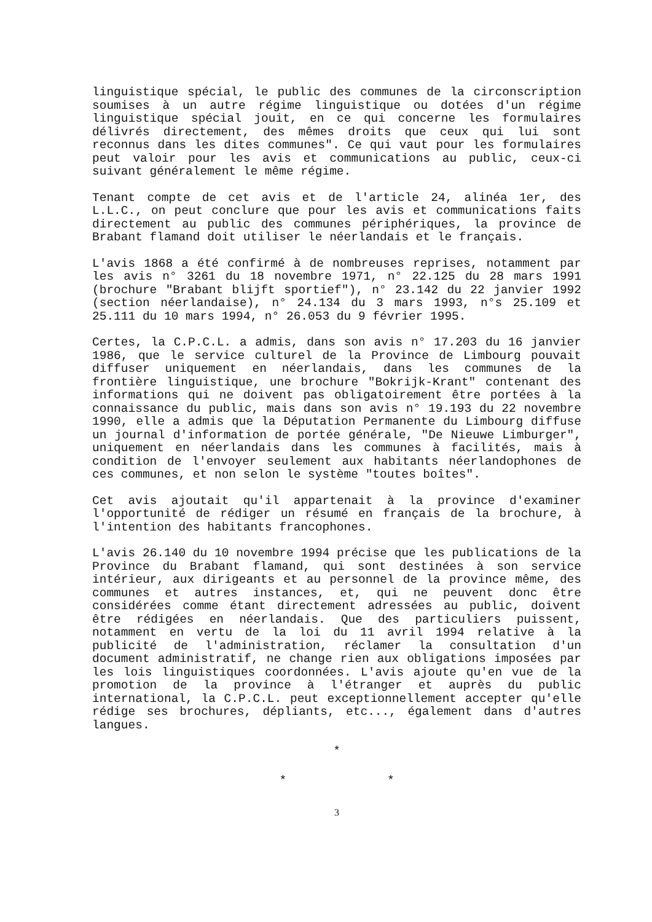linguistique spécial, le public des communes de la circonscription soumises à un autre régime linguistique ou dotées d'un régime linguistique spécial jouit, en ce qui concerne les formulaires délivrés directement, des mêmes droits que ceux qui lui sont reconnus dans les dites communes". Ce qui vaut pour les formulaires peut valoir pour les avis et communications au public, ceux-ci suivant généralement le même régime.
Tenant compte de cet avis et de l'article 24, alinéa 1er, des L.L.C., on peut conclure que pour les avis et communications faits directement au public des communes périphériques, la province de Brabant flamand doit utiliser le néerlandais et le français.
L'avis 1868 a été confirmé à de nombreuses reprises, notamment par les avis n° 3261 du 18 novembre 1971, n° 22.125 du 28 mars 1991 (brochure "Brabant blijft sportief"), n° 23.142 du 22 janvier 1992 (section néerlandaise), n° 24.134 du 3 mars 1993, n°s 25.109 et 25.111 du 10 mars 1994, n° 26.053 du 9 février 1995.
Certes, la C.P.C.L. a admis, dans son avis n° 17.203 du 16 janvier 1986, que le service culturel de la Province de Limbourg pouvait diffuser uniquement en néerlandais, dans les communes de la frontière linguistique, une brochure "Bokrijk-Krant" contenant des informations qui ne doivent pas obligatoirement être portées à la connaissance du public, mais dans son avis n° 19.193 du 22 novembre 1990, elle a admis que la Députation Permanente du Limbourg diffuse un journal d'information de portée générale, "De Nieuwe Limburger", uniquement en néerlandais dans les communes à facilités, mais à condition de l'envoyer seulement aux habitants néerlandophones de ces communes, et non selon le système "toutes boîtes".
Cet avis ajoutait qu'il appartenait à la province d'examiner l'opportunité de rédiger un résumé en français de la brochure, à l'intention des habitants francophones.
L'avis 26.140 du 10 novembre 1994 précise que les publications de la Province du Brabant flamand, qui sont destinées à son service intérieur, aux dirigeants et au personnel de la province même, des communes et autres instances, et, qui ne peuvent donc être considérées comme étant directement adressées au public, doivent être rédigées en néerlandais. Que des particuliers puissent, notamment en vertu de la loi du 11 avril 1994 relative à la publicité de l'administration, réclamer la consultation d'un document administratif, ne change rien aux obligations imposées par les lois linguistiques coordonnées. L'avis ajoute qu'en vue de la promotion de la province à l'étranger et auprès du public international, la C.P.C.L. peut exceptionnellement accepter qu'elle rédige ses brochures, dépliants, etc..., également dans d'autres langues.
*
* *
3